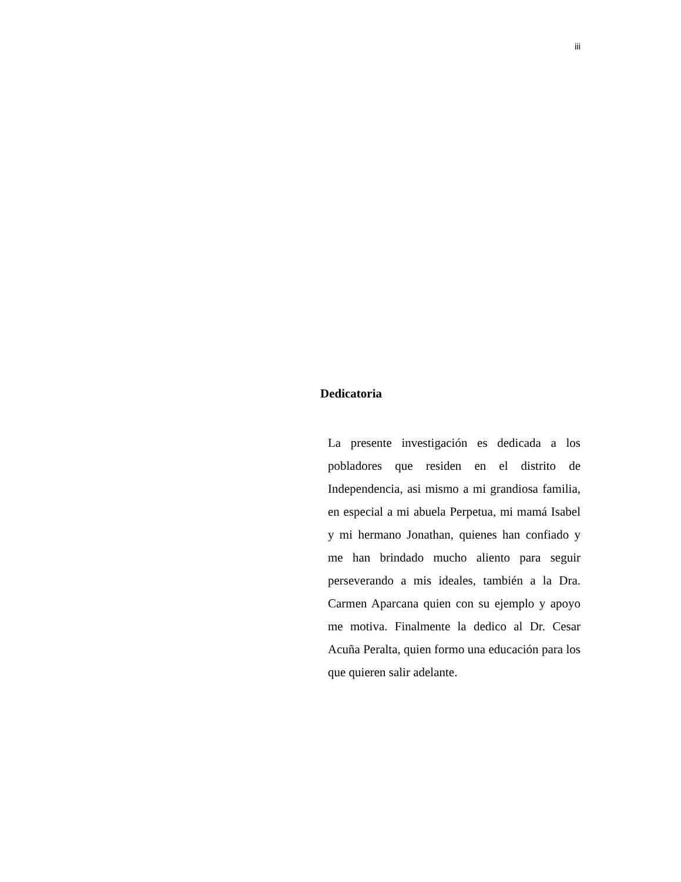iii
Dedicatoria
La presente investigación es dedicada a los pobladores que residen en el distrito de Independencia, asi mismo a mi grandiosa familia, en especial a mi abuela Perpetua, mi mamá Isabel y mi hermano Jonathan, quienes han confiado y me han brindado mucho aliento para seguir perseverando a mis ideales, también a la Dra. Carmen Aparcana quien con su ejemplo y apoyo me motiva. Finalmente la dedico al Dr. Cesar Acuña Peralta, quien formo una educación para los que quieren salir adelante.